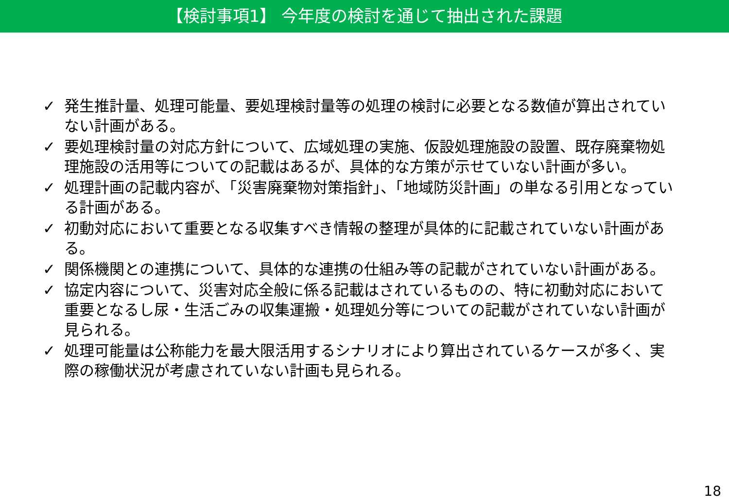【検討事項1】 今年度の検討を通じて抽出された課題
✓ 発生推計量、処理可能量、要処理検討量等の処理の検討に必要となる数値が算出されていない計画がある。
✓ 要処理検討量の対応方針について、広域処理の実施、仮設処理施設の設置、既存廃棄物処理施設の活用等についての記載はあるが、具体的な方策が示せていない計画が多い。
✓ 処理計画の記載内容が、「災害廃棄物対策指針」、「地域防災計画」の単なる引用となっている計画がある。
✓ 初動対応において重要となる収集すべき情報の整理が具体的に記載されていない計画がある。
✓ 関係機関との連携について、具体的な連携の仕組み等の記載がされていない計画がある。
✓ 協定内容について、災害対応全般に係る記載はされているものの、特に初動対応において重要となるし尿・生活ごみの収集運搬・処理処分等についての記載がされていない計画が見られる。
✓ 処理可能量は公称能力を最大限活用するシナリオにより算出されているケースが多く、実際の稼働状況が考慮されていない計画も見られる。
18